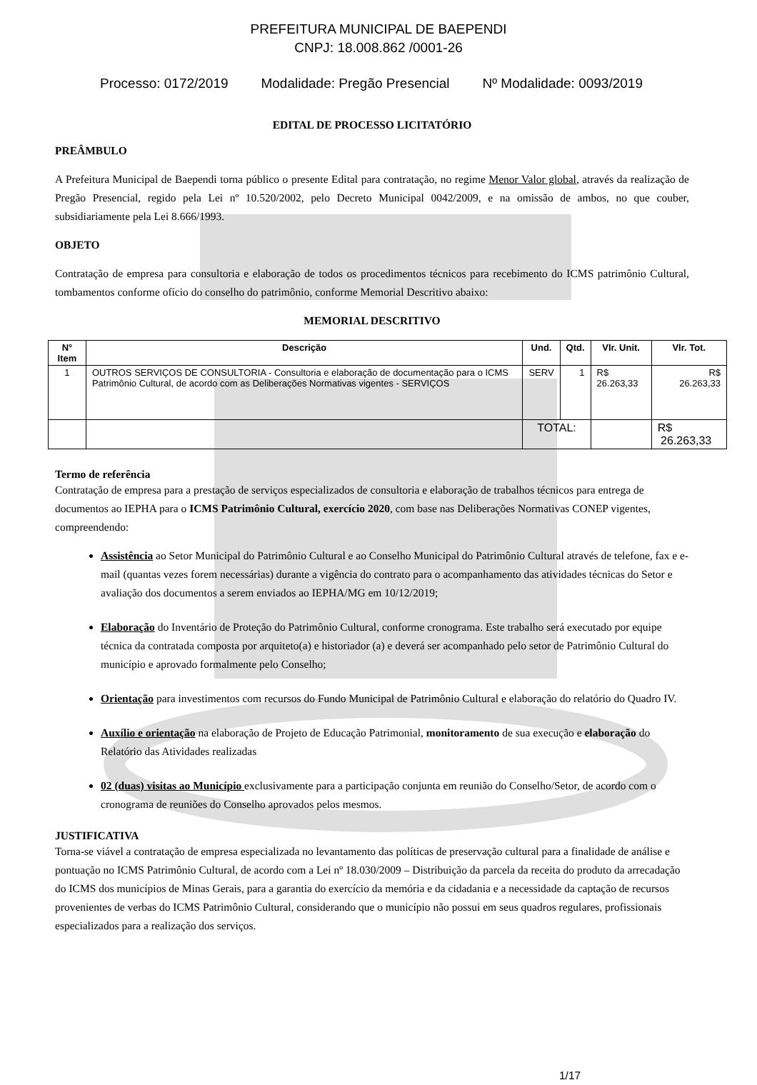PREFEITURA MUNICIPAL DE BAEPENDI
CNPJ: 18.008.862 /0001-26
Processo: 0172/2019 Modalidade: Pregão Presencial Nº Modalidade: 0093/2019
EDITAL DE PROCESSO LICITATÓRIO
PREÂMBULO
A Prefeitura Municipal de Baependi torna público o presente Edital para contratação, no regime Menor Valor global, através da realização de Pregão Presencial, regido pela Lei nº 10.520/2002, pelo Decreto Municipal 0042/2009, e na omissão de ambos, no que couber, subsidiariamente pela Lei 8.666/1993.
OBJETO
Contratação de empresa para consultoria e elaboração de todos os procedimentos técnicos para recebimento do ICMS patrimônio Cultural, tombamentos conforme ofício do conselho do patrimônio, conforme Memorial Descritivo abaixo:
MEMORIAL DESCRITIVO
| N° Item | Descrição | Und. | Qtd. | Vlr. Unit. | Vlr. Tot. |
| --- | --- | --- | --- | --- | --- |
| 1 | OUTROS SERVIÇOS DE CONSULTORIA - Consultoria e elaboração de documentação para o ICMS Patrimônio Cultural, de acordo com as Deliberações Normativas vigentes - SERVIÇOS | SERV | 1 | R$ 26.263,33 | R$ 26.263,33 |
| | | TOTAL: | | | R$ 26.263,33 |
Termo de referência
Contratação de empresa para a prestação de serviços especializados de consultoria e elaboração de trabalhos técnicos para entrega de documentos ao IEPHA para o ICMS Patrimônio Cultural, exercício 2020, com base nas Deliberações Normativas CONEP vigentes, compreendendo:
Assistência ao Setor Municipal do Patrimônio Cultural e ao Conselho Municipal do Patrimônio Cultural através de telefone, fax e e-mail (quantas vezes forem necessárias) durante a vigência do contrato para o acompanhamento das atividades técnicas do Setor e avaliação dos documentos a serem enviados ao IEPHA/MG em 10/12/2019;
Elaboração do Inventário de Proteção do Patrimônio Cultural, conforme cronograma. Este trabalho será executado por equipe técnica da contratada composta por arquiteto(a) e historiador (a) e deverá ser acompanhado pelo setor de Patrimônio Cultural do município e aprovado formalmente pelo Conselho;
Orientação para investimentos com recursos do Fundo Municipal de Patrimônio Cultural e elaboração do relatório do Quadro IV.
Auxílio e orientação na elaboração de Projeto de Educação Patrimonial, monitoramento de sua execução e elaboração do Relatório das Atividades realizadas
02 (duas) visitas ao Município exclusivamente para a participação conjunta em reunião do Conselho/Setor, de acordo com o cronograma de reuniões do Conselho aprovados pelos mesmos.
JUSTIFICATIVA
Torna-se viável a contratação de empresa especializada no levantamento das políticas de preservação cultural para a finalidade de análise e pontuação no ICMS Patrimônio Cultural, de acordo com a Lei nº 18.030/2009 – Distribuição da parcela da receita do produto da arrecadação do ICMS dos municípios de Minas Gerais, para a garantia do exercício da memória e da cidadania e a necessidade da captação de recursos provenientes de verbas do ICMS Patrimônio Cultural, considerando que o município não possui em seus quadros regulares, profissionais especializados para a realização dos serviços.
1/17